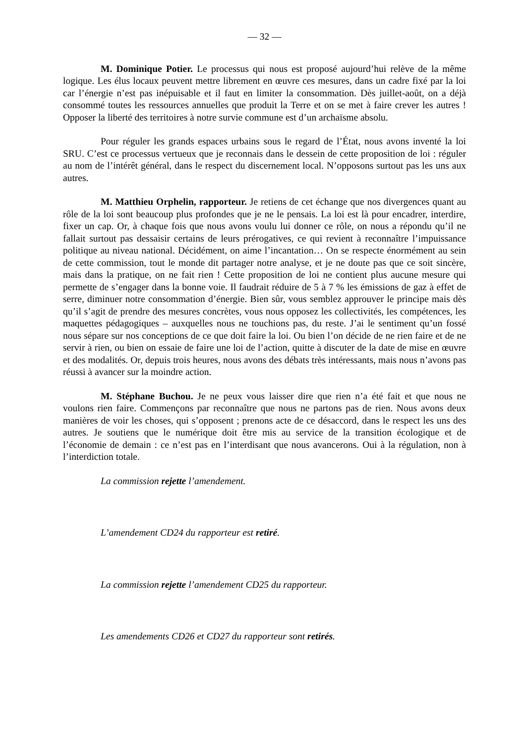— 32 —
M. Dominique Potier. Le processus qui nous est proposé aujourd’hui relève de la même logique. Les élus locaux peuvent mettre librement en œuvre ces mesures, dans un cadre fixé par la loi car l’énergie n’est pas inépuisable et il faut en limiter la consommation. Dès juillet-août, on a déjà consommé toutes les ressources annuelles que produit la Terre et on se met à faire crever les autres ! Opposer la liberté des territoires à notre survie commune est d’un archaïsme absolu.
Pour réguler les grands espaces urbains sous le regard de l’État, nous avons inventé la loi SRU. C’est ce processus vertueux que je reconnais dans le dessein de cette proposition de loi : réguler au nom de l’intérêt général, dans le respect du discernement local. N’opposons surtout pas les uns aux autres.
M. Matthieu Orphelin, rapporteur. Je retiens de cet échange que nos divergences quant au rôle de la loi sont beaucoup plus profondes que je ne le pensais. La loi est là pour encadrer, interdire, fixer un cap. Or, à chaque fois que nous avons voulu lui donner ce rôle, on nous a répondu qu’il ne fallait surtout pas dessaisir certains de leurs prérogatives, ce qui revient à reconnaître l’impuissance politique au niveau national. Décidément, on aime l’incantation… On se respecte énormément au sein de cette commission, tout le monde dit partager notre analyse, et je ne doute pas que ce soit sincère, mais dans la pratique, on ne fait rien ! Cette proposition de loi ne contient plus aucune mesure qui permette de s’engager dans la bonne voie. Il faudrait réduire de 5 à 7 % les émissions de gaz à effet de serre, diminuer notre consommation d’énergie. Bien sûr, vous semblez approuver le principe mais dès qu’il s’agit de prendre des mesures concrètes, vous nous opposez les collectivités, les compétences, les maquettes pédagogiques – auxquelles nous ne touchions pas, du reste. J’ai le sentiment qu’un fossé nous sépare sur nos conceptions de ce que doit faire la loi. Ou bien l’on décide de ne rien faire et de ne servir à rien, ou bien on essaie de faire une loi de l’action, quitte à discuter de la date de mise en œuvre et des modalités. Or, depuis trois heures, nous avons des débats très intéressants, mais nous n’avons pas réussi à avancer sur la moindre action.
M. Stéphane Buchou. Je ne peux vous laisser dire que rien n’a été fait et que nous ne voulons rien faire. Commençons par reconnaître que nous ne partons pas de rien. Nous avons deux manières de voir les choses, qui s’opposent ; prenons acte de ce désaccord, dans le respect les uns des autres. Je soutiens que le numérique doit être mis au service de la transition écologique et de l’économie de demain : ce n’est pas en l’interdisant que nous avancerons. Oui à la régulation, non à l’interdiction totale.
La commission rejette l’amendement.
L’amendement CD24 du rapporteur est retiré.
La commission rejette l’amendement CD25 du rapporteur.
Les amendements CD26 et CD27 du rapporteur sont retirés.